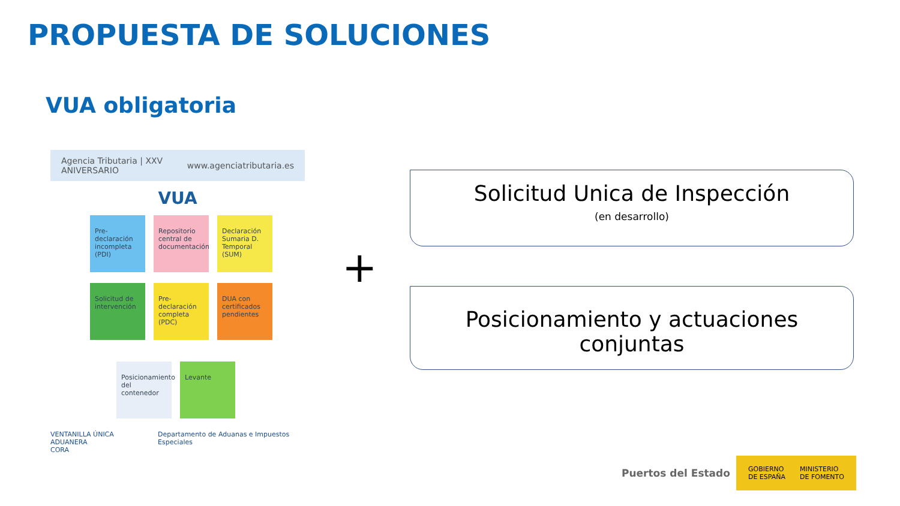PROPUESTA DE SOLUCIONES
VUA obligatoria
Agencia Tributaria | XXV ANIVERSARIO www.agenciatributaria.es
VUA
Pre-declaración incompleta (PDI)
Repositorio central de documentación
Declaración Sumaria D. Temporal (SUM)
Solicitud de intervención
Pre-declaración completa (PDC)
DUA con certificados pendientes
Posicionamiento del contenedor
Levante
VENTANILLA ÚNICA ADUANERA
CORA Departamento de Aduanas e Impuestos Especiales
+
Solicitud Unica de Inspección
(en desarrollo)
Posicionamiento y actuaciones conjuntas
Puertos del Estado
GOBIERNO
DE ESPAÑA MINISTERIO
DE FOMENTO